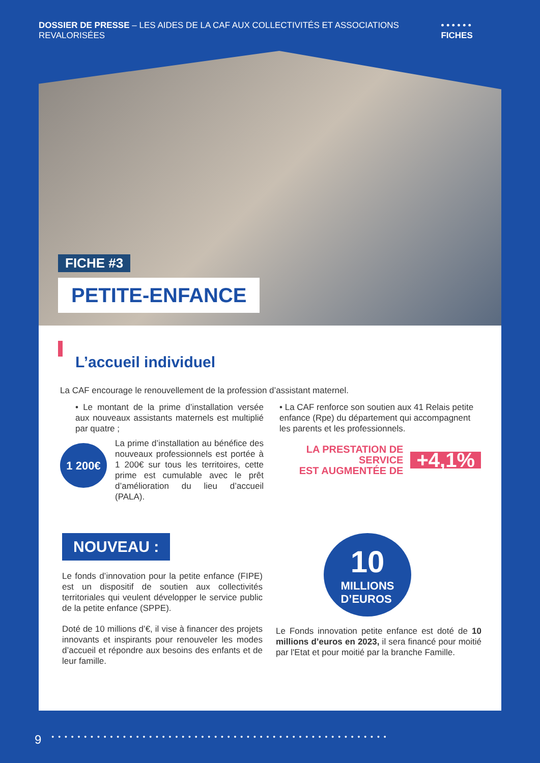DOSSIER DE PRESSE – LES AIDES DE LA CAF AUX COLLECTIVITÉS ET ASSOCIATIONS REVALORISÉES
• • • • • • FICHES
FICHE #3
PETITE-ENFANCE
L’accueil individuel
La CAF encourage le renouvellement de la profession d’assistant maternel.
• Le montant de la prime d’installation versée aux nouveaux assistants maternels est multiplié par quatre ;
1 200€
La prime d’installation au bénéfice des nouveaux professionnels est portée à 1 200€ sur tous les territoires, cette prime est cumulable avec le prêt d’amélioration du lieu d’accueil (PALA).
• La CAF renforce son soutien aux 41 Relais petite enfance (Rpe) du département qui accompagnent les parents et les professionnels.
LA PRESTATION DE SERVICE
EST AUGMENTÉE DE
+4,1%
NOUVEAU :
Le fonds d’innovation pour la petite enfance (FIPE) est un dispositif de soutien aux collectivités territoriales qui veulent développer le service public de la petite enfance (SPPE).
Doté de 10 millions d’€, il vise à financer des projets innovants et inspirants pour renouveler les modes d’accueil et répondre aux besoins des enfants et de leur famille.
10
MILLIONS
D’EUROS
Le Fonds innovation petite enfance est doté de 10 millions d’euros en 2023, il sera financé pour moitié par l'Etat et pour moitié par la branche Famille.
9 • • • • • • • • • • • • • • • • • • • • • • • • • • • • • • • • • • • • • • • • • • • • • • • • • • • •